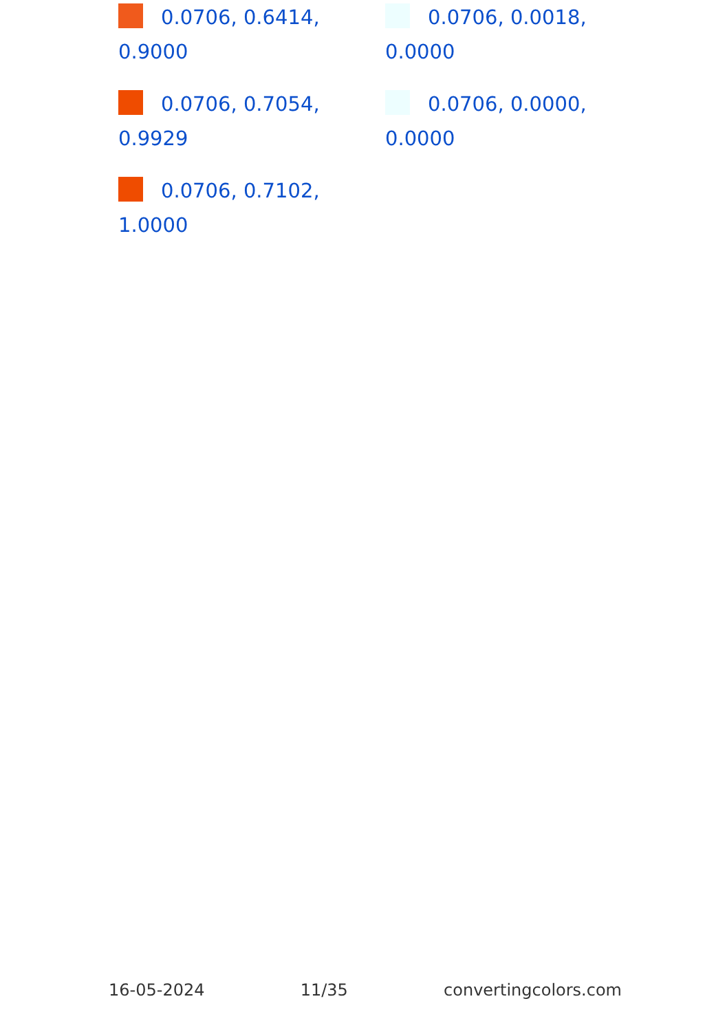0.0706, 0.6414, 0.9000
0.0706, 0.0018, 0.0000
0.0706, 0.7054, 0.9929
0.0706, 0.0000, 0.0000
0.0706, 0.7102, 1.0000
16-05-2024 11/35 convertingcolors.com